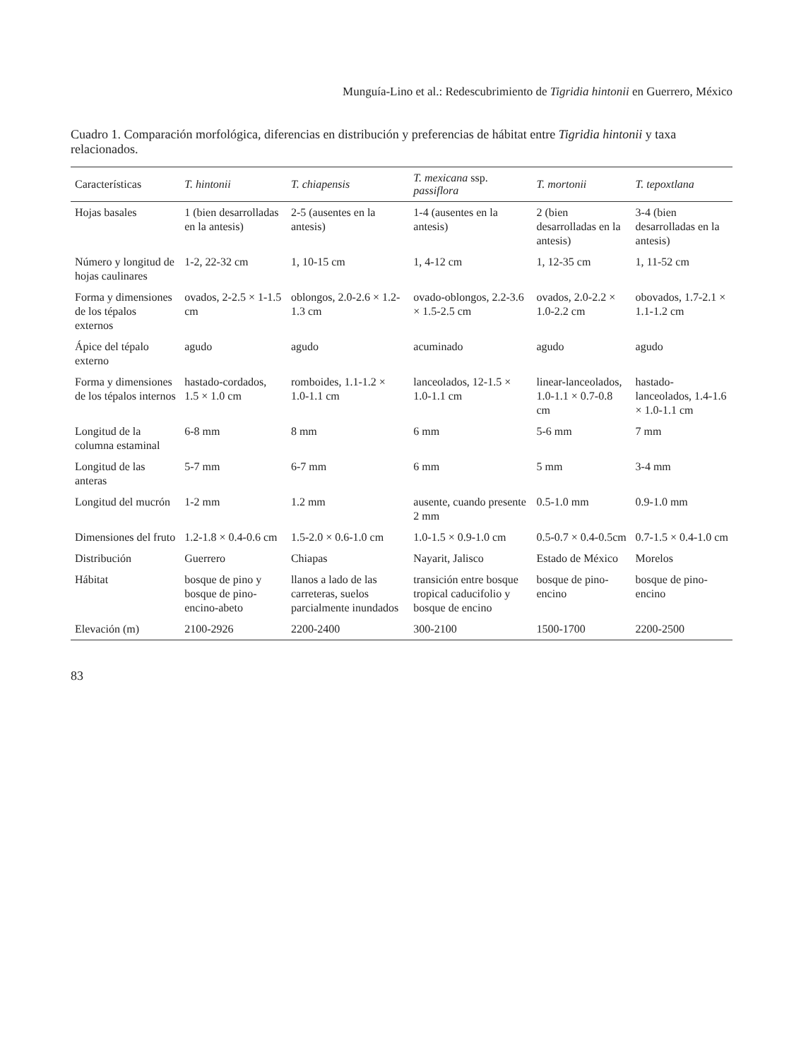Munguía-Lino et al.: Redescubrimiento de Tigridia hintonii en Guerrero, México
Cuadro 1. Comparación morfológica, diferencias en distribución y preferencias de hábitat entre Tigridia hintonii y taxa relacionados.
| Características | T. hintonii | T. chiapensis | T. mexicana ssp. passiflora | T. mortonii | T. tepoxtlana |
| --- | --- | --- | --- | --- | --- |
| Hojas basales | 1 (bien desarrolladas en la antesis) | 2-5 (ausentes en la antesis) | 1-4 (ausentes en la antesis) | 2 (bien desarrolladas en la antesis) | 3-4 (bien desarrolladas en la antesis) |
| Número y longitud de hojas caulinares | 1-2, 22-32 cm | 1, 10-15 cm | 1, 4-12 cm | 1, 12-35 cm | 1, 11-52 cm |
| Forma y dimensiones de los tépalos externos | ovados, 2-2.5 × 1-1.5 cm | oblongos, 2.0-2.6 × 1.2-1.3 cm | ovado-oblongos, 2.2-3.6 × 1.5-2.5 cm | ovados, 2.0-2.2 × 1.0-2.2 cm | obovados, 1.7-2.1 × 1.1-1.2 cm |
| Ápice del tépalo externo | agudo | agudo | acuminado | agudo | agudo |
| Forma y dimensiones de los tépalos internos | hastado-cordados, 1.5 × 1.0 cm | romboides, 1.1-1.2 × 1.0-1.1 cm | lanceolados, 12-1.5 × 1.0-1.1 cm | linear-lanceolados, 1.0-1.1 × 0.7-0.8 cm | hastado-lanceolados, 1.4-1.6 × 1.0-1.1 cm |
| Longitud de la columna estaminal | 6-8 mm | 8 mm | 6 mm | 5-6 mm | 7 mm |
| Longitud de las anteras | 5-7 mm | 6-7 mm | 6 mm | 5 mm | 3-4 mm |
| Longitud del mucrón | 1-2 mm | 1.2 mm | ausente, cuando presente 2 mm | 0.5-1.0 mm | 0.9-1.0 mm |
| Dimensiones del fruto | 1.2-1.8 × 0.4-0.6 cm | 1.5-2.0 × 0.6-1.0 cm | 1.0-1.5 × 0.9-1.0 cm | 0.5-0.7 × 0.4-0.5cm | 0.7-1.5 × 0.4-1.0 cm |
| Distribución | Guerrero | Chiapas | Nayarit, Jalisco | Estado de México | Morelos |
| Hábitat | bosque de pino y bosque de pino-encino-abeto | llanos a lado de las carreteras, suelos parcialmente inundados | transición entre bosque tropical caducifolio y bosque de encino | bosque de pino-encino | bosque de pino-encino |
| Elevación (m) | 2100-2926 | 2200-2400 | 300-2100 | 1500-1700 | 2200-2500 |
83